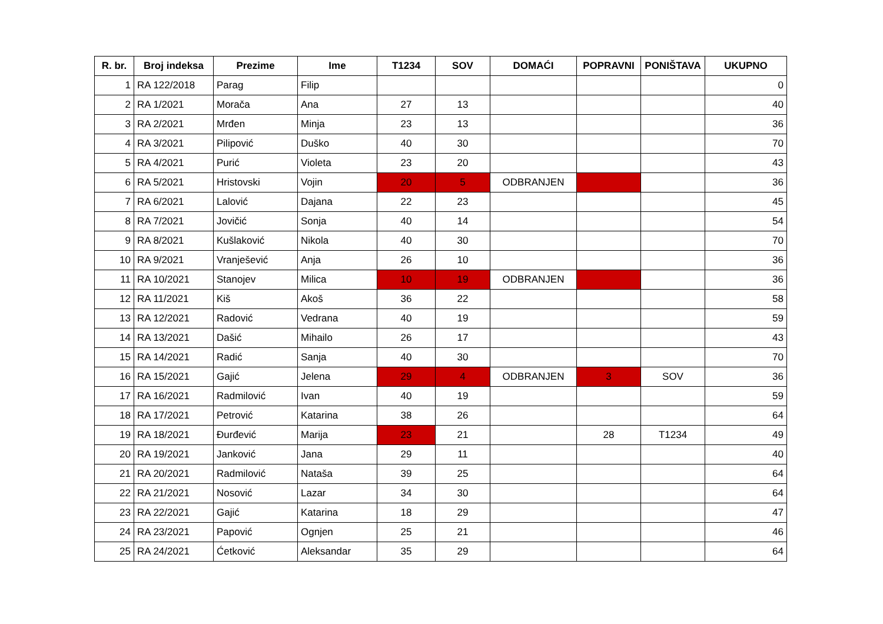| R. br. | Broj indeksa | Prezime | Ime | T1234 | SOV | DOMAĆI | POPRAVNI | PONIŠTAVA | UKUPNO |
| --- | --- | --- | --- | --- | --- | --- | --- | --- | --- |
| 1 | RA 122/2018 | Parag | Filip | | | | | | 0 |
| 2 | RA 1/2021 | Morača | Ana | 27 | 13 | | | | 40 |
| 3 | RA 2/2021 | Mrđen | Minja | 23 | 13 | | | | 36 |
| 4 | RA 3/2021 | Pilipović | Duško | 40 | 30 | | | | 70 |
| 5 | RA 4/2021 | Purić | Violeta | 23 | 20 | | | | 43 |
| 6 | RA 5/2021 | Hristovski | Vojin | 20 | 5 | ODBRANJEN | | | 36 |
| 7 | RA 6/2021 | Lalović | Dajana | 22 | 23 | | | | 45 |
| 8 | RA 7/2021 | Jovičić | Sonja | 40 | 14 | | | | 54 |
| 9 | RA 8/2021 | Kušlaković | Nikola | 40 | 30 | | | | 70 |
| 10 | RA 9/2021 | Vranješević | Anja | 26 | 10 | | | | 36 |
| 11 | RA 10/2021 | Stanojev | Milica | 10 | 19 | ODBRANJEN | | | 36 |
| 12 | RA 11/2021 | Kiš | Akoš | 36 | 22 | | | | 58 |
| 13 | RA 12/2021 | Radović | Vedrana | 40 | 19 | | | | 59 |
| 14 | RA 13/2021 | Dašić | Mihailo | 26 | 17 | | | | 43 |
| 15 | RA 14/2021 | Radić | Sanja | 40 | 30 | | | | 70 |
| 16 | RA 15/2021 | Gajić | Jelena | 29 | 4 | ODBRANJEN | 3 | SOV | 36 |
| 17 | RA 16/2021 | Radmilović | Ivan | 40 | 19 | | | | 59 |
| 18 | RA 17/2021 | Petrović | Katarina | 38 | 26 | | | | 64 |
| 19 | RA 18/2021 | Đurđević | Marija | 23 | 21 | | 28 | T1234 | 49 |
| 20 | RA 19/2021 | Janković | Jana | 29 | 11 | | | | 40 |
| 21 | RA 20/2021 | Radmilović | Nataša | 39 | 25 | | | | 64 |
| 22 | RA 21/2021 | Nosović | Lazar | 34 | 30 | | | | 64 |
| 23 | RA 22/2021 | Gajić | Katarina | 18 | 29 | | | | 47 |
| 24 | RA 23/2021 | Papović | Ognjen | 25 | 21 | | | | 46 |
| 25 | RA 24/2021 | Ćetković | Aleksandar | 35 | 29 | | | | 64 |